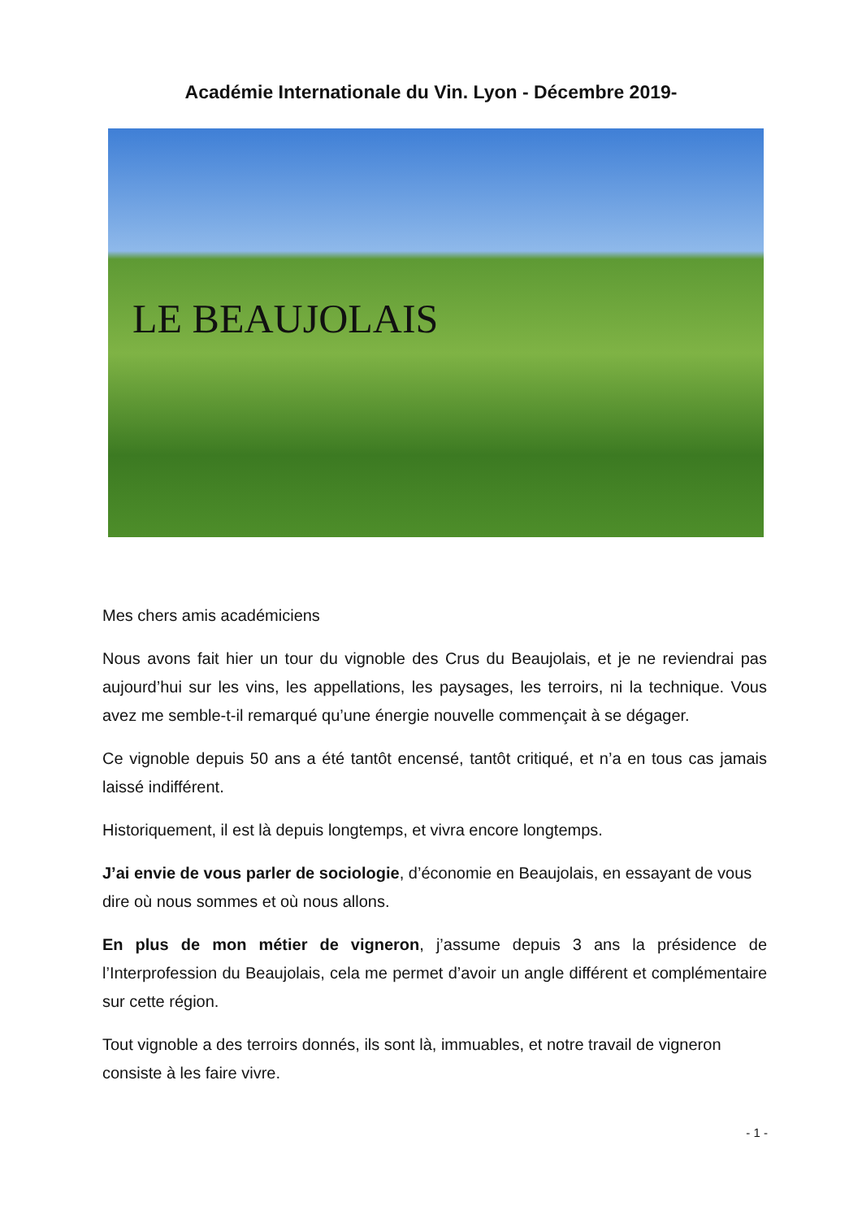Académie Internationale du Vin. Lyon - Décembre 2019-
LE BEAUJOLAIS
Mes chers amis académiciens
Nous avons fait hier un tour du vignoble des Crus du Beaujolais, et je ne reviendrai pas aujourd’hui sur les vins, les appellations, les paysages, les terroirs, ni la technique. Vous avez me semble-t-il remarqué qu’une énergie nouvelle commençait à se dégager.
Ce vignoble depuis 50 ans a été tantôt encensé, tantôt critiqué, et n’a en tous cas jamais laissé indifférent.
Historiquement, il est là depuis longtemps, et vivra encore longtemps.
J’ai envie de vous parler de sociologie, d’économie en Beaujolais, en essayant de vous dire où nous sommes et où nous allons.
En plus de mon métier de vigneron, j’assume depuis 3 ans la présidence de l’Interprofession du Beaujolais, cela me permet d’avoir un angle différent et complémentaire sur cette région.
Tout vignoble a des terroirs donnés, ils sont là, immuables, et notre travail de vigneron consiste à les faire vivre.
- 1 -